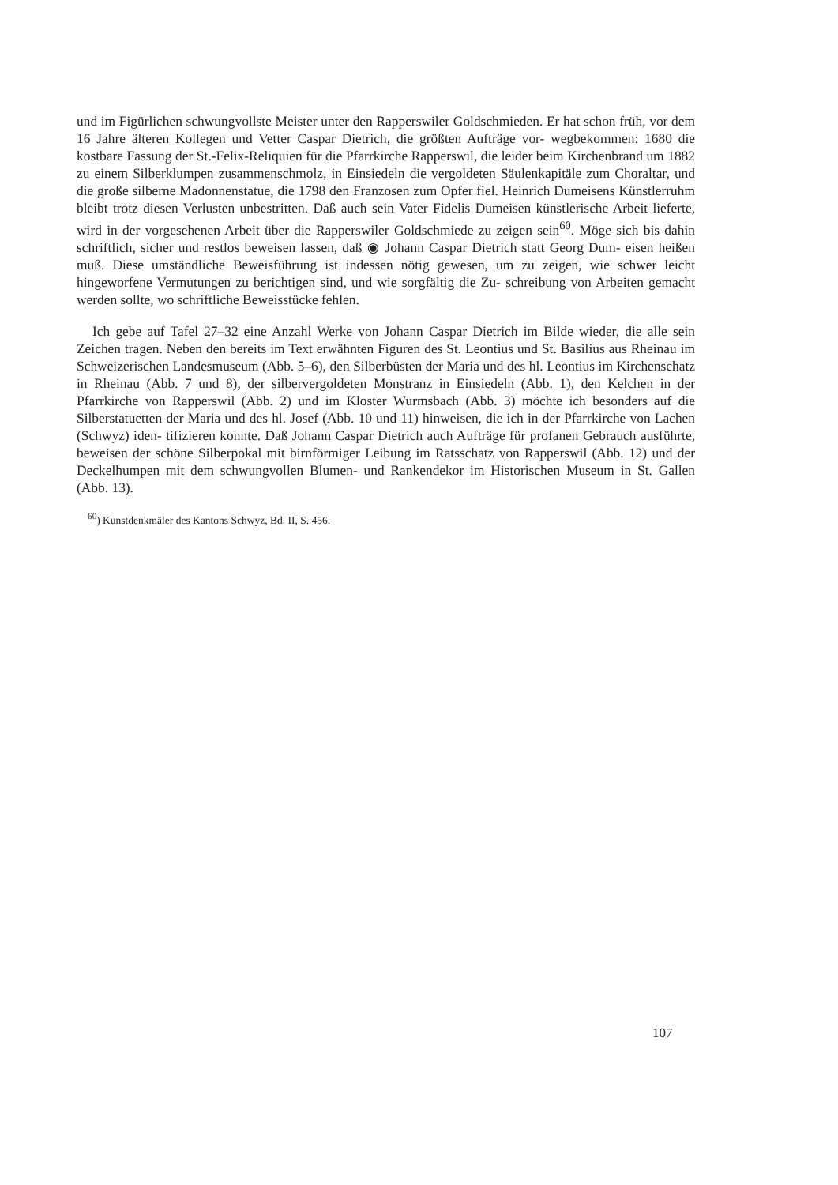und im Figürlichen schwungvollste Meister unter den Rapperswiler Goldschmieden. Er hat schon früh, vor dem 16 Jahre älteren Kollegen und Vetter Caspar Dietrich, die größten Aufträge vor- wegbekommen: 1680 die kostbare Fassung der St.-Felix-Reliquien für die Pfarrkirche Rapperswil, die leider beim Kirchenbrand um 1882 zu einem Silberklumpen zusammenschmolz, in Einsiedeln die vergoldeten Säulenkapitäle zum Choraltar, und die große silberne Madonnenstatue, die 1798 den Franzosen zum Opfer fiel. Heinrich Dumeisens Künstlerruhm bleibt trotz diesen Verlusten unbestritten. Daß auch sein Vater Fidelis Dumeisen künstlerische Arbeit lieferte, wird in der vorgesehenen Arbeit über die Rapperswiler Goldschmiede zu zeigen sein<sup>60</sup>. Möge sich bis dahin schriftlich, sicher und restlos beweisen lassen, daß ◉ Johann Caspar Dietrich statt Georg Dum- eisen heißen muß. Diese umständliche Beweisführung ist indessen nötig gewesen, um zu zeigen, wie schwer leicht hingeworfene Vermutungen zu berichtigen sind, und wie sorgfältig die Zu- schreibung von Arbeiten gemacht werden sollte, wo schriftliche Beweisstücke fehlen.
Ich gebe auf Tafel 27–32 eine Anzahl Werke von Johann Caspar Dietrich im Bilde wieder, die alle sein Zeichen tragen. Neben den bereits im Text erwähnten Figuren des St. Leontius und St. Basilius aus Rheinau im Schweizerischen Landesmuseum (Abb. 5–6), den Silberbüsten der Maria und des hl. Leontius im Kirchenschatz in Rheinau (Abb. 7 und 8), der silbervergoldeten Monstranz in Einsiedeln (Abb. 1), den Kelchen in der Pfarrkirche von Rapperswil (Abb. 2) und im Kloster Wurmsbach (Abb. 3) möchte ich besonders auf die Silberstatuetten der Maria und des hl. Josef (Abb. 10 und 11) hinweisen, die ich in der Pfarrkirche von Lachen (Schwyz) iden- tifizieren konnte. Daß Johann Caspar Dietrich auch Aufträge für profanen Gebrauch ausführte, beweisen der schöne Silberpokal mit birnförmiger Leibung im Ratsschatz von Rapperswil (Abb. 12) und der Deckelhumpen mit dem schwungvollen Blumen- und Rankendekor im Historischen Museum in St. Gallen (Abb. 13).
<sup>60</sup>) Kunstdenkmäler des Kantons Schwyz, Bd. II, S. 456.
107